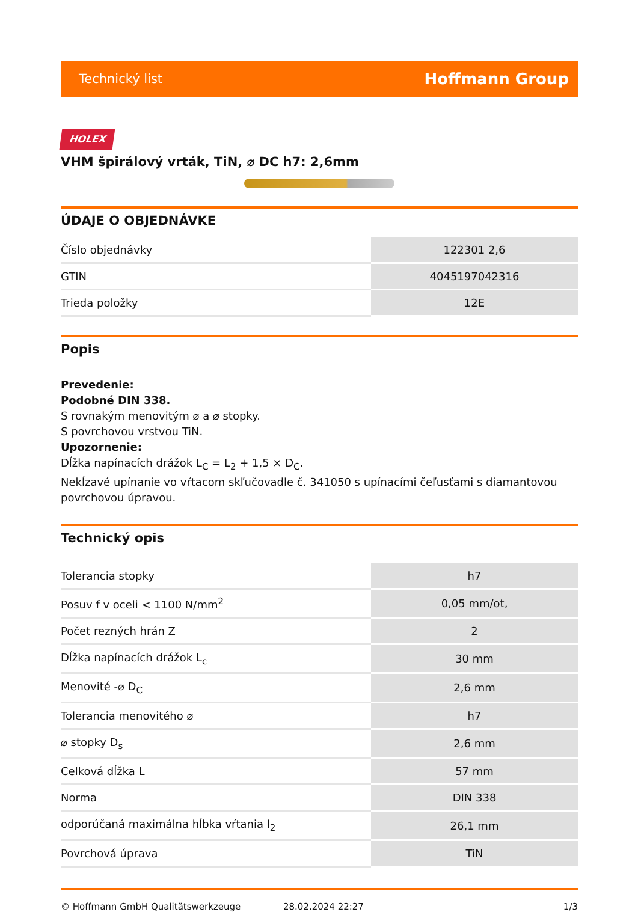Technický list Hoffmann Group
HOLEX
VHM špirálový vrták, TiN, ⌀ DC h7: 2,6mm
ÚDAJE O OBJEDNÁVKE
| Číslo objednávky | 122301 2,6 |
| GTIN | 4045197042316 |
| Trieda položky | 12E |
Popis
Prevedenie:
Podobné DIN 338.
S rovnakým menovitým ⌀ a ⌀ stopky.
S povrchovou vrstvou TiN.
Upozornenie:
Dĺžka napínacích drážok L<sub>C</sub> = L<sub>2</sub> + 1,5 × D<sub>C</sub>.
Nekĺzavé upínanie vo vŕtacom skľučovadle č. 341050 s upínacími čeľusťami s diamantovou povrchovou úpravou.
Technický opis
| Tolerancia stopky | h7 |
| Posuv f v oceli < 1100 N/mm<sup>2</sup> | 0,05 mm/ot, |
| Počet rezných hrán Z | 2 |
| Dĺžka napínacích drážok L<sub>c</sub> | 30 mm |
| Menovité -⌀ D<sub>C</sub> | 2,6 mm |
| Tolerancia menovitého ⌀ | h7 |
| ⌀ stopky D<sub>s</sub> | 2,6 mm |
| Celková dĺžka L | 57 mm |
| Norma | DIN 338 |
| odporúčaná maximálna hĺbka vŕtania l<sub>2</sub> | 26,1 mm |
| Povrchová úprava | TiN |
© Hoffmann GmbH Qualitätswerkzeuge 28.02.2024 22:27 1/3